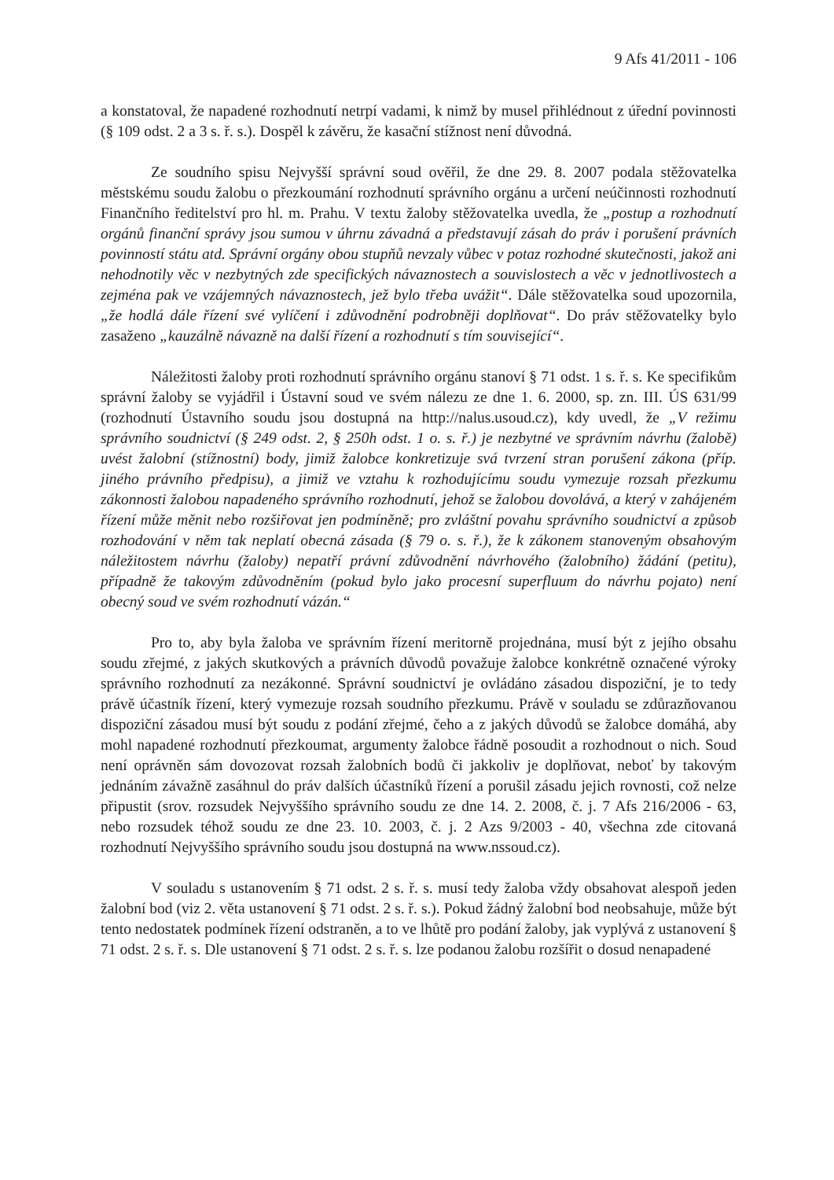9 Afs 41/2011 - 106
a konstatoval, že napadené rozhodnutí netrpí vadami, k nimž by musel přihlédnout z úřední povinnosti (§ 109 odst. 2 a 3 s. ř. s.). Dospěl k závěru, že kasační stížnost není důvodná.
Ze soudního spisu Nejvyšší správní soud ověřil, že dne 29. 8. 2007 podala stěžovatelka městskému soudu žalobu o přezkoumání rozhodnutí správního orgánu a určení neúčinnosti rozhodnutí Finančního ředitelství pro hl. m. Prahu. V textu žaloby stěžovatelka uvedla, že „postup a rozhodnutí orgánů finanční správy jsou sumou v úhrnu závadná a představují zásah do práv i porušení právních povinností státu atd. Správní orgány obou stupňů nevzaly vůbec v potaz rozhodné skutečnosti, jakož ani nehodnotily věc v nezbytných zde specifických návaznostech a souvislostech a věc v jednotlivostech a zejména pak ve vzájemných návaznostech, jež bylo třeba uvážit“. Dále stěžovatelka soud upozornila, „že hodlá dále řízení své vylíčení i zdůvodnění podrobněji doplňovat“. Do práv stěžovatelky bylo zasaženo „kauzálně návazně na další řízení a rozhodnutí s tím související“.
Náležitosti žaloby proti rozhodnutí správního orgánu stanoví § 71 odst. 1 s. ř. s. Ke specifikům správní žaloby se vyjádřil i Ústavní soud ve svém nálezu ze dne 1. 6. 2000, sp. zn. III. ÚS 631/99 (rozhodnutí Ústavního soudu jsou dostupná na http://nalus.usoud.cz), kdy uvedl, že „V režimu správního soudnictví (§ 249 odst. 2, § 250h odst. 1 o. s. ř.) je nezbytné ve správním návrhu (žalobě) uvést žalobní (stížnostní) body, jimiž žalobce konkretizuje svá tvrzení stran porušení zákona (příp. jiného právního předpisu), a jimiž ve vztahu k rozhodujícímu soudu vymezuje rozsah přezkumu zákonnosti žalobou napadeného správního rozhodnutí, jehož se žalobou dovolává, a který v zahájeném řízení může měnit nebo rozšiřovat jen podmíněně; pro zvláštní povahu správního soudnictví a způsob rozhodování v něm tak neplatí obecná zásada (§ 79 o. s. ř.), že k zákonem stanoveným obsahovým náležitostem návrhu (žaloby) nepatří právní zdůvodnění návrhového (žalobního) žádání (petitu), případně že takovým zdůvodněním (pokud bylo jako procesní superfluum do návrhu pojato) není obecný soud ve svém rozhodnutí vázán.“
Pro to, aby byla žaloba ve správním řízení meritorně projednána, musí být z jejího obsahu soudu zřejmé, z jakých skutkových a právních důvodů považuje žalobce konkrétně označené výroky správního rozhodnutí za nezákonné. Správní soudnictví je ovládáno zásadou dispoziční, je to tedy právě účastník řízení, který vymezuje rozsah soudního přezkumu. Právě v souladu se zdůrazňovanou dispoziční zásadou musí být soudu z podání zřejmé, čeho a z jakých důvodů se žalobce domáhá, aby mohl napadené rozhodnutí přezkoumat, argumenty žalobce řádně posoudit a rozhodnout o nich. Soud není oprávněn sám dovozovat rozsah žalobních bodů či jakkoliv je doplňovat, neboť by takovým jednáním závažně zasáhnul do práv dalších účastníků řízení a porušil zásadu jejich rovnosti, což nelze připustit (srov. rozsudek Nejvyššího správního soudu ze dne 14. 2. 2008, č. j. 7 Afs 216/2006 - 63, nebo rozsudek téhož soudu ze dne 23. 10. 2003, č. j. 2 Azs 9/2003 - 40, všechna zde citovaná rozhodnutí Nejvyššího správního soudu jsou dostupná na www.nssoud.cz).
V souladu s ustanovením § 71 odst. 2 s. ř. s. musí tedy žaloba vždy obsahovat alespoň jeden žalobní bod (viz 2. věta ustanovení § 71 odst. 2 s. ř. s.). Pokud žádný žalobní bod neobsahuje, může být tento nedostatek podmínek řízení odstraněn, a to ve lhůtě pro podání žaloby, jak vyplývá z ustanovení § 71 odst. 2 s. ř. s. Dle ustanovení § 71 odst. 2 s. ř. s. lze podanou žalobu rozšířit o dosud nenapadené